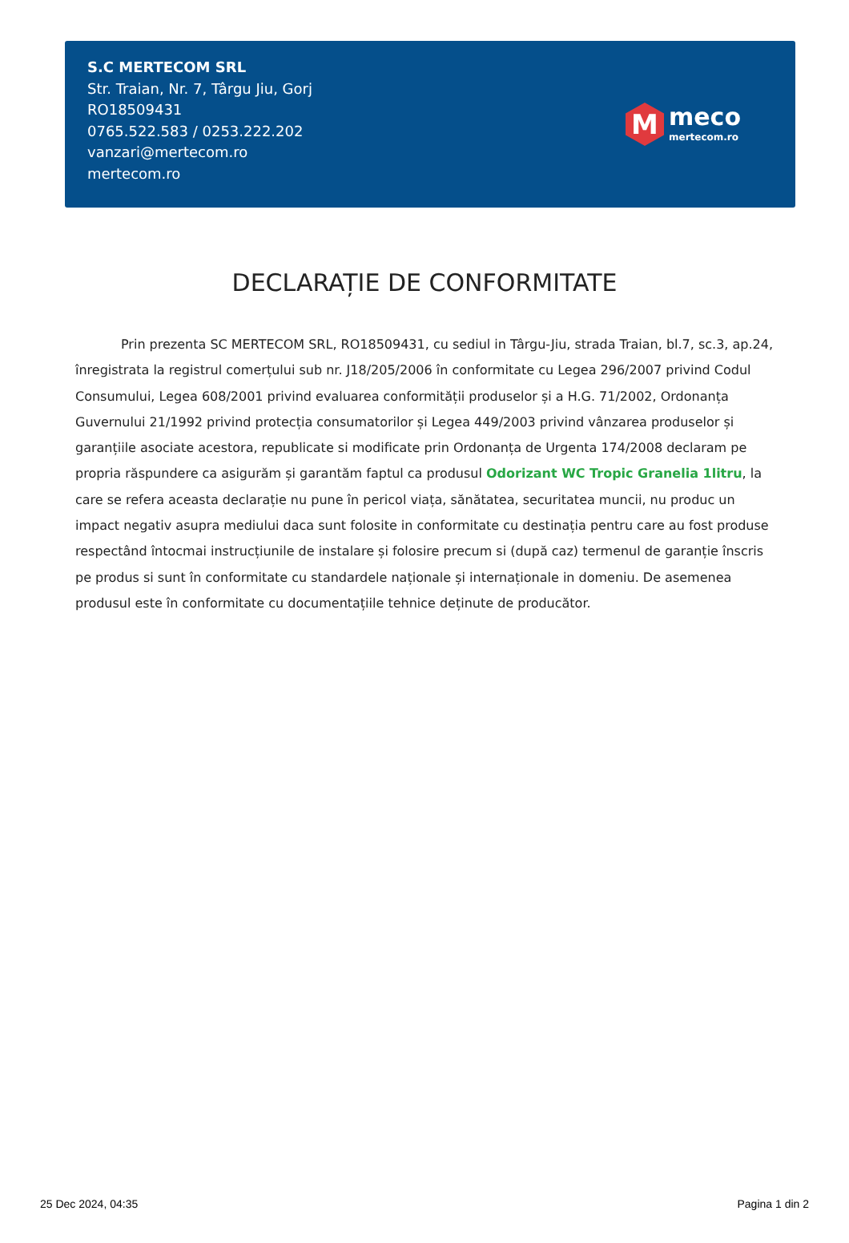S.C MERTECOM SRL
Str. Traian, Nr. 7, Târgu Jiu, Gorj
RO18509431
0765.522.583 / 0253.222.202
vanzari@mertecom.ro
mertecom.ro
M
meco
mertecom.ro
DECLARAȚIE DE CONFORMITATE
Prin prezenta SC MERTECOM SRL, RO18509431, cu sediul in Târgu-Jiu, strada Traian, bl.7, sc.3, ap.24, înregistrata la registrul comerțului sub nr. J18/205/2006 în conformitate cu Legea 296/2007 privind Codul Consumului, Legea 608/2001 privind evaluarea conformității produselor și a H.G. 71/2002, Ordonanța Guvernului 21/1992 privind protecția consumatorilor și Legea 449/2003 privind vânzarea produselor și garanțiile asociate acestora, republicate si modificate prin Ordonanța de Urgenta 174/2008 declaram pe propria răspundere ca asigurăm și garantăm faptul ca produsul Odorizant WC Tropic Granelia 1litru, la care se refera aceasta declarație nu pune în pericol viața, sănătatea, securitatea muncii, nu produc un impact negativ asupra mediului daca sunt folosite in conformitate cu destinația pentru care au fost produse respectând întocmai instrucțiunile de instalare și folosire precum si (după caz) termenul de garanție înscris pe produs si sunt în conformitate cu standardele naționale și internaționale in domeniu. De asemenea produsul este în conformitate cu documentațiile tehnice deținute de producător.
25 Dec 2024, 04:35 Pagina 1 din 2